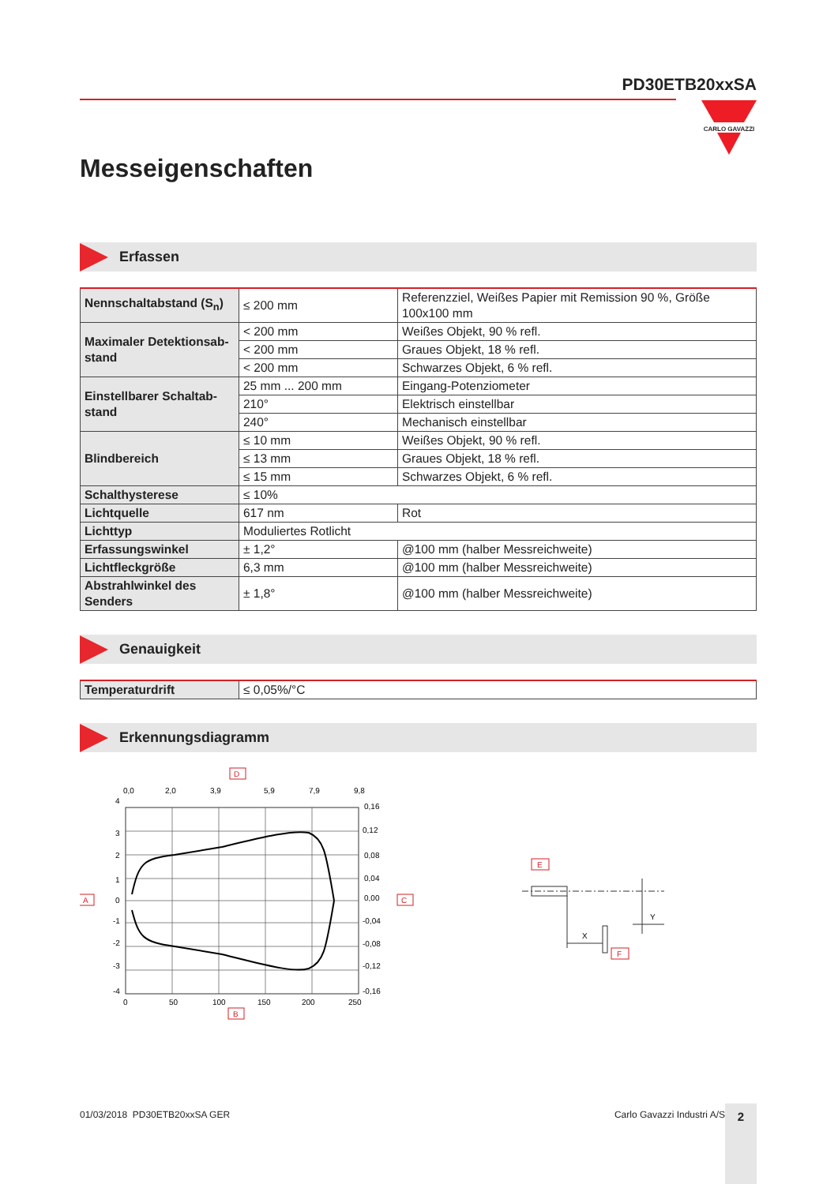PD30ETB20xxSA
CARLO GAVAZZI
Messeigenschaften
Erfassen
| Nennschaltabstand (S<sub>n</sub>) | ≤ 200 mm | Referenzziel, Weißes Papier mit Remission 90 %, Größe 100x100 mm |
| Maximaler Detektionsab­stand | < 200 mm | Weißes Objekt, 90 % refl. |
| | < 200 mm | Graues Objekt, 18 % refl. |
| | < 200 mm | Schwarzes Objekt, 6 % refl. |
| Einstellbarer Schaltab­stand | 25 mm ... 200 mm | Eingang-Potenziometer |
| | 210° | Elektrisch einstellbar |
| | 240° | Mechanisch einstellbar |
| Blindbereich | ≤ 10 mm | Weißes Objekt, 90 % refl. |
| | ≤ 13 mm | Graues Objekt, 18 % refl. |
| | ≤ 15 mm | Schwarzes Objekt, 6 % refl. |
| Schalthysterese | ≤ 10% | |
| Lichtquelle | 617 nm | Rot |
| Lichttyp | Moduliertes Rotlicht | |
| Erfassungswinkel | ± 1,2° | @100 mm (halber Messreichweite) |
| Lichtfleckgröße | 6,3 mm | @100 mm (halber Messreichweite) |
| Abstrahlwinkel des Senders | ± 1,8° | @100 mm (halber Messreichweite) |
Genauigkeit
| Temperaturdrift | ≤ 0,05%/°C |
Erkennungsdiagramm
D
0,0
2,0
3,9
5,9
7,9
9,8
4
3
2
1
0
-1
-2
-3
-4
0,16
0,12
0,08
0,04
0,00
-0,04
-0,08
-0,12
-0,16
0
50
100
150
200
250
A
C
B
E
X
Y
F
01/03/2018 PD30ETB20xxSA GER Carlo Gavazzi Industri A/S 2